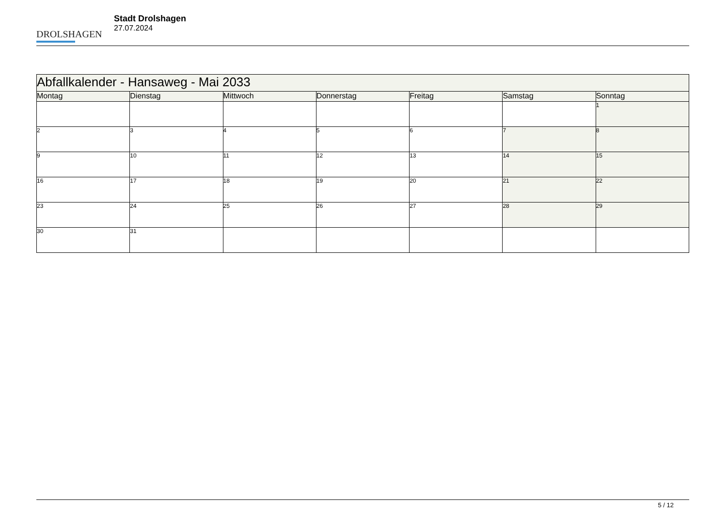DROLSHAGEN
Stadt Drolshagen
27.07.2024
| Abfallkalender - Hansaweg - Mai 2033 | | | | | | |
| --- | --- | --- | --- | --- | --- | --- |
| Montag | Dienstag | Mittwoch | Donnerstag | Freitag | Samstag | Sonntag |
| | | | | | | 1 |
| 2 | 3 | 4 | 5 | 6 | 7 | 8 |
| 9 | 10 | 11 | 12 | 13 | 14 | 15 |
| 16 | 17 | 18 | 19 | 20 | 21 | 22 |
| 23 | 24 | 25 | 26 | 27 | 28 | 29 |
| 30 | 31 | | | | | |
5 / 12